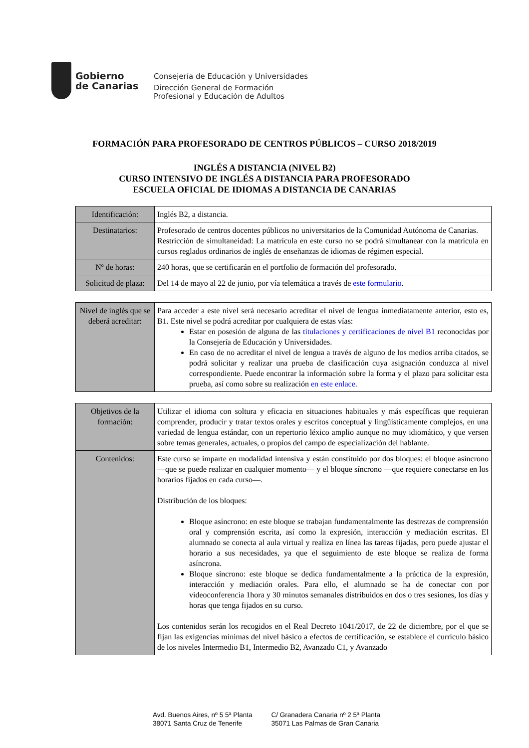Gobierno
de Canarias
Consejería de Educación y Universidades
Dirección General de Formación
Profesional y Educación de Adultos
FORMACIÓN PARA PROFESORADO DE CENTROS PÚBLICOS – CURSO 2018/2019
INGLÉS A DISTANCIA (NIVEL B2)
CURSO INTENSIVO DE INGLÉS A DISTANCIA PARA PROFESORADO
ESCUELA OFICIAL DE IDIOMAS A DISTANCIA DE CANARIAS
| Identificación: | Inglés B2, a distancia. |
| Destinatarios: | Profesorado de centros docentes públicos no universitarios de la Comunidad Autónoma de Canarias. Restricción de simultaneidad: La matrícula en este curso no se podrá simultanear con la matrícula en cursos reglados ordinarios de inglés de enseñanzas de idiomas de régimen especial. |
| Nº de horas: | 240 horas, que se certificarán en el portfolio de formación del profesorado. |
| Solicitud de plaza: | Del 14 de mayo al 22 de junio, por vía telemática a través de este formulario . |
| Nivel de inglés que se deberá acreditar: | Para acceder a este nivel será necesario acreditar el nivel de lengua inmediatamente anterior, esto es, B1. Este nivel se podrá acreditar por cualquiera de estas vías: Estar en posesión de alguna de las titulaciones y certificaciones de nivel B1 reconocidas por la Consejería de Educación y Universidades. En caso de no acreditar el nivel de lengua a través de alguno de los medios arriba citados, se podrá solicitar y realizar una prueba de clasificación cuya asignación conduzca al nivel correspondiente. Puede encontrar la información sobre la forma y el plazo para solicitar esta prueba, así como sobre su realización en este enlace . |
| Objetivos de la formación: | Utilizar el idioma con soltura y eficacia en situaciones habituales y más específicas que requieran comprender, producir y tratar textos orales y escritos conceptual y lingüísticamente complejos, en una variedad de lengua estándar, con un repertorio léxico amplio aunque no muy idiomático, y que versen sobre temas generales, actuales, o propios del campo de especialización del hablante. |
| Contenidos: | Este curso se imparte en modalidad intensiva y están constituido por dos bloques: el bloque asíncrono —que se puede realizar en cualquier momento— y el bloque síncrono —que requiere conectarse en los horarios fijados en cada curso—. Distribución de los bloques: Bloque asíncrono: en este bloque se trabajan fundamentalmente las destrezas de comprensión oral y comprensión escrita, así como la expresión, interacción y mediación escritas. El alumnado se conecta al aula virtual y realiza en línea las tareas fijadas, pero puede ajustar el horario a sus necesidades, ya que el seguimiento de este bloque se realiza de forma asíncrona. Bloque síncrono: este bloque se dedica fundamentalmente a la práctica de la expresión, interacción y mediación orales. Para ello, el alumnado se ha de conectar con por videoconferencia 1hora y 30 minutos semanales distribuidos en dos o tres sesiones, los días y horas que tenga fijados en su curso. Los contenidos serán los recogidos en el Real Decreto 1041/2017, de 22 de diciembre, por el que se fijan las exigencias mínimas del nivel básico a efectos de certificación, se establece el currículo básico de los niveles Intermedio B1, Intermedio B2, Avanzado C1, y Avanzado |
Avd. Buenos Aires, nº 5 5ª Planta
38071 Santa Cruz de Tenerife
C/ Granadera Canaria nº 2 5ª Planta
35071 Las Palmas de Gran Canaria